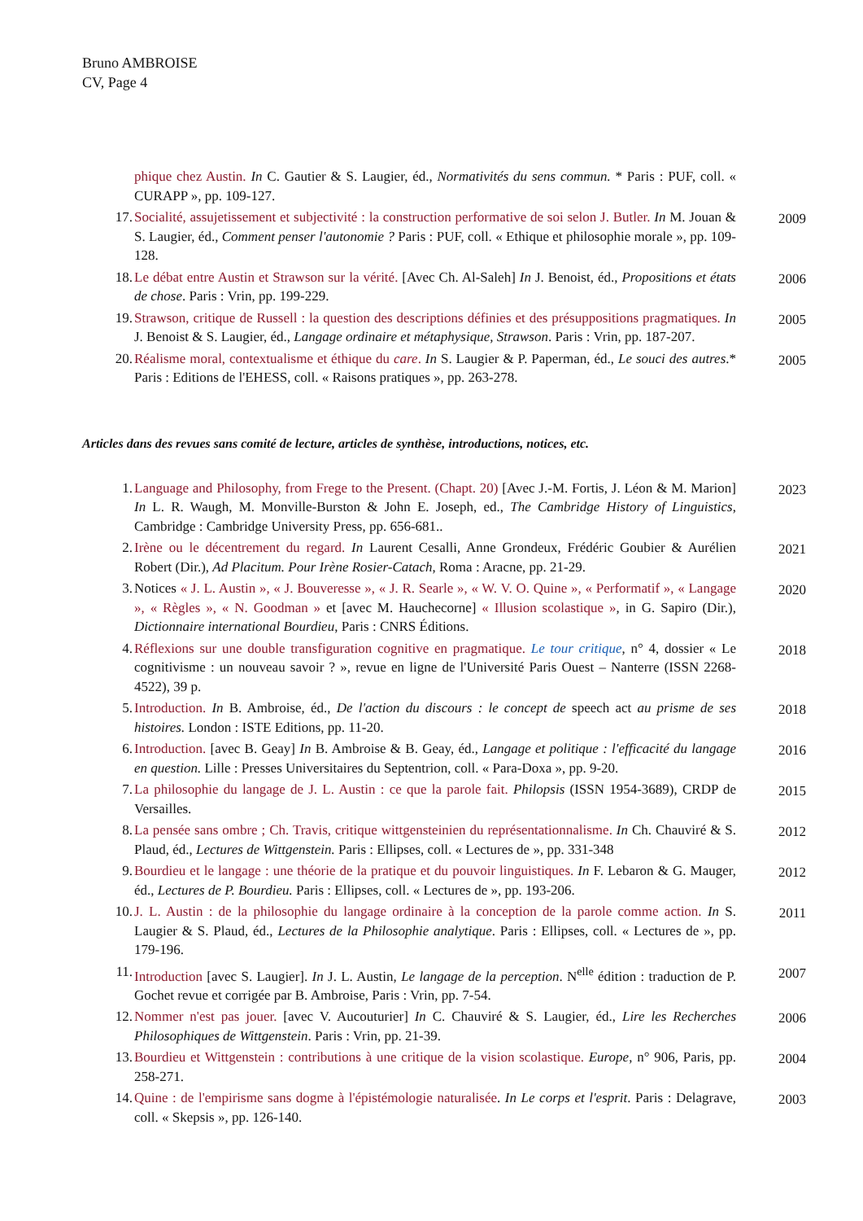Bruno AMBROISE
CV, Page 4
phique chez Austin. In C. Gautier & S. Laugier, éd., Normativités du sens commun. * Paris : PUF, coll. « CURAPP », pp. 109-127.
17. Socialité, assujetissement et subjectivité : la construction performative de soi selon J. Butler. In M. Jouan & S. Laugier, éd., Comment penser l'autonomie ? Paris : PUF, coll. « Ethique et philosophie morale », pp. 109-128. 2009
18. Le débat entre Austin et Strawson sur la vérité. [Avec Ch. Al-Saleh] In J. Benoist, éd., Propositions et états de chose. Paris : Vrin, pp. 199-229. 2006
19. Strawson, critique de Russell : la question des descriptions définies et des présuppositions pragmatiques. In J. Benoist & S. Laugier, éd., Langage ordinaire et métaphysique, Strawson. Paris : Vrin, pp. 187-207. 2005
20. Réalisme moral, contextualisme et éthique du care. In S. Laugier & P. Paperman, éd., Le souci des autres.* Paris : Editions de l'EHESS, coll. « Raisons pratiques », pp. 263-278. 2005
Articles dans des revues sans comité de lecture, articles de synthèse, introductions, notices, etc.
1. Language and Philosophy, from Frege to the Present. (Chapt. 20) [Avec J.-M. Fortis, J. Léon & M. Marion] In L. R. Waugh, M. Monville-Burston & John E. Joseph, ed., The Cambridge History of Linguistics, Cambridge : Cambridge University Press, pp. 656-681.. 2023
2. Irène ou le décentrement du regard. In Laurent Cesalli, Anne Grondeux, Frédéric Goubier & Aurélien Robert (Dir.), Ad Placitum. Pour Irène Rosier-Catach, Roma : Aracne, pp. 21-29. 2021
3. Notices « J. L. Austin », « J. Bouveresse », « J. R. Searle », « W. V. O. Quine », « Performatif », « Langage », « Règles », « N. Goodman » et [avec M. Hauchecorne] « Illusion scolastique », in G. Sapiro (Dir.), Dictionnaire international Bourdieu, Paris : CNRS Éditions. 2020
4. Réflexions sur une double transfiguration cognitive en pragmatique. Le tour critique, n° 4, dossier « Le cognitivisme : un nouveau savoir ? », revue en ligne de l'Université Paris Ouest – Nanterre (ISSN 2268-4522), 39 p. 2018
5. Introduction. In B. Ambroise, éd., De l'action du discours : le concept de speech act au prisme de ses histoires. London : ISTE Editions, pp. 11-20. 2018
6. Introduction. [avec B. Geay] In B. Ambroise & B. Geay, éd., Langage et politique : l'efficacité du langage en question. Lille : Presses Universitaires du Septentrion, coll. « Para-Doxa », pp. 9-20. 2016
7. La philosophie du langage de J. L. Austin : ce que la parole fait. Philopsis (ISSN 1954-3689), CRDP de Versailles. 2015
8. La pensée sans ombre ; Ch. Travis, critique wittgensteinien du représentationnalisme. In Ch. Chauviré & S. Plaud, éd., Lectures de Wittgenstein. Paris : Ellipses, coll. « Lectures de », pp. 331-348 2012
9. Bourdieu et le langage : une théorie de la pratique et du pouvoir linguistiques. In F. Lebaron & G. Mauger, éd., Lectures de P. Bourdieu. Paris : Ellipses, coll. « Lectures de », pp. 193-206. 2012
10. J. L. Austin : de la philosophie du langage ordinaire à la conception de la parole comme action. In S. Laugier & S. Plaud, éd., Lectures de la Philosophie analytique. Paris : Ellipses, coll. « Lectures de », pp. 179-196. 2011
11. Introduction [avec S. Laugier]. In J. L. Austin, Le langage de la perception. N<sup>elle</sup> édition : traduction de P. Gochet revue et corrigée par B. Ambroise, Paris : Vrin, pp. 7-54. 2007
12. Nommer n'est pas jouer. [avec V. Aucouturier] In C. Chauviré & S. Laugier, éd., Lire les Recherches Philosophiques de Wittgenstein. Paris : Vrin, pp. 21-39. 2006
13. Bourdieu et Wittgenstein : contributions à une critique de la vision scolastique. Europe, n° 906, Paris, pp. 258-271. 2004
14. Quine : de l'empirisme sans dogme à l'épistémologie naturalisée. In Le corps et l'esprit. Paris : Delagrave, coll. « Skepsis », pp. 126-140. 2003